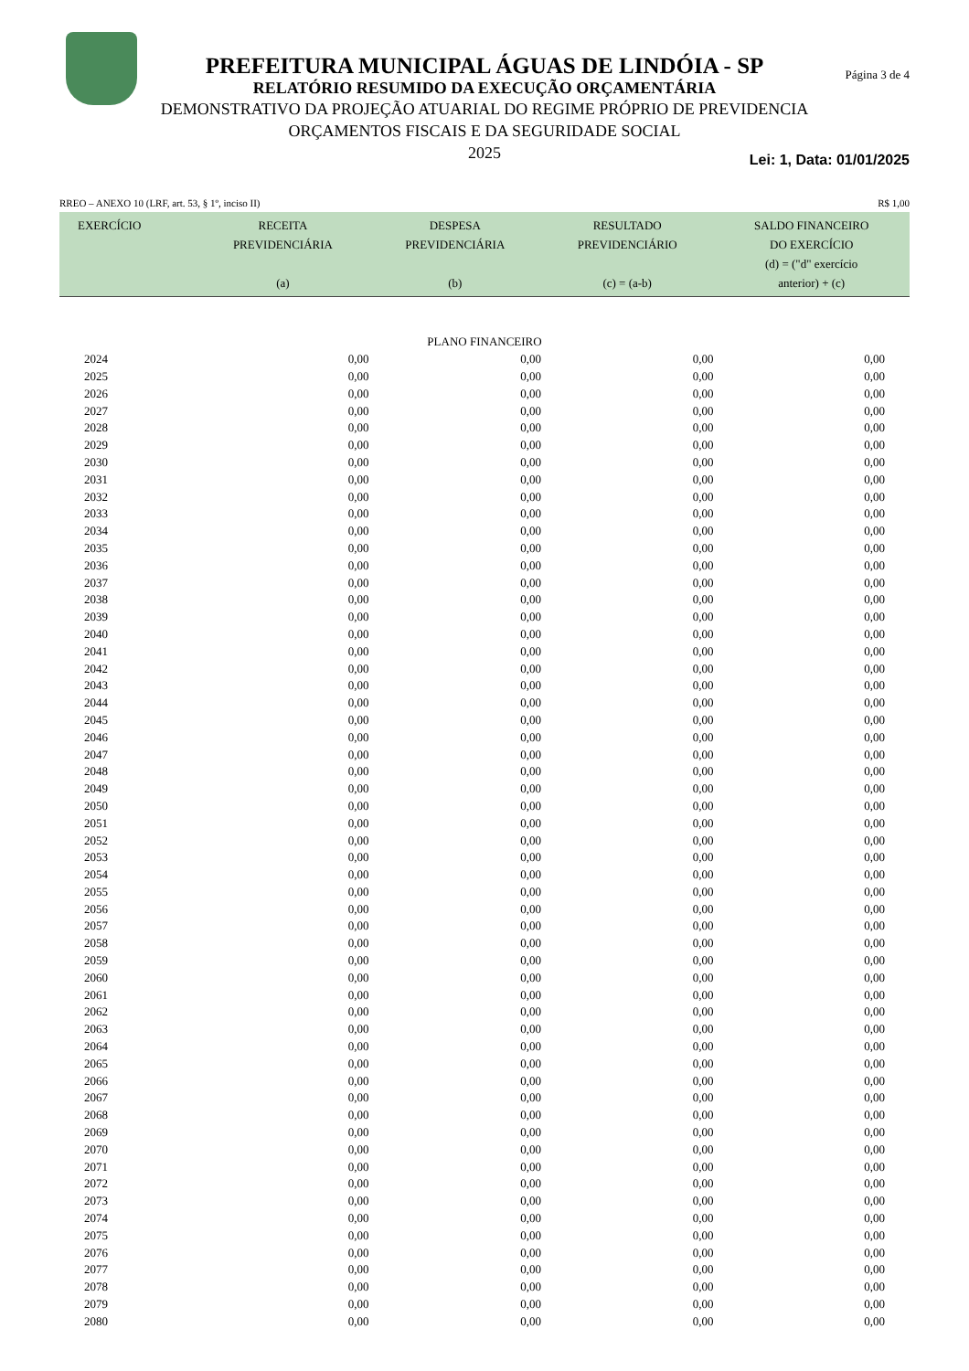PREFEITURA MUNICIPAL ÁGUAS DE LINDÓIA - SP
RELATÓRIO RESUMIDO DA EXECUÇÃO ORÇAMENTÁRIA
DEMONSTRATIVO DA PROJEÇÃO ATUARIAL DO REGIME PRÓPRIO DE PREVIDENCIA
ORÇAMENTOS FISCAIS E DA SEGURIDADE SOCIAL
2025
Página 3 de 4
Lei: 1, Data: 01/01/2025
RREO – ANEXO 10 (LRF, art. 53, § 1º, inciso II) R$ 1,00
| EXERCÍCIO | RECEITA PREVIDENCIÁRIA (a) | DESPESA PREVIDENCIÁRIA (b) | RESULTADO PREVIDENCIÁRIO (c) = (a-b) | SALDO FINANCEIRO DO EXERCÍCIO (d) = ("d" exercício anterior) + (c) |
| --- | --- | --- | --- | --- |
| PLANO FINANCEIRO | | | | |
| 2024 | 0,00 | 0,00 | 0,00 | 0,00 |
| 2025 | 0,00 | 0,00 | 0,00 | 0,00 |
| 2026 | 0,00 | 0,00 | 0,00 | 0,00 |
| 2027 | 0,00 | 0,00 | 0,00 | 0,00 |
| 2028 | 0,00 | 0,00 | 0,00 | 0,00 |
| 2029 | 0,00 | 0,00 | 0,00 | 0,00 |
| 2030 | 0,00 | 0,00 | 0,00 | 0,00 |
| 2031 | 0,00 | 0,00 | 0,00 | 0,00 |
| 2032 | 0,00 | 0,00 | 0,00 | 0,00 |
| 2033 | 0,00 | 0,00 | 0,00 | 0,00 |
| 2034 | 0,00 | 0,00 | 0,00 | 0,00 |
| 2035 | 0,00 | 0,00 | 0,00 | 0,00 |
| 2036 | 0,00 | 0,00 | 0,00 | 0,00 |
| 2037 | 0,00 | 0,00 | 0,00 | 0,00 |
| 2038 | 0,00 | 0,00 | 0,00 | 0,00 |
| 2039 | 0,00 | 0,00 | 0,00 | 0,00 |
| 2040 | 0,00 | 0,00 | 0,00 | 0,00 |
| 2041 | 0,00 | 0,00 | 0,00 | 0,00 |
| 2042 | 0,00 | 0,00 | 0,00 | 0,00 |
| 2043 | 0,00 | 0,00 | 0,00 | 0,00 |
| 2044 | 0,00 | 0,00 | 0,00 | 0,00 |
| 2045 | 0,00 | 0,00 | 0,00 | 0,00 |
| 2046 | 0,00 | 0,00 | 0,00 | 0,00 |
| 2047 | 0,00 | 0,00 | 0,00 | 0,00 |
| 2048 | 0,00 | 0,00 | 0,00 | 0,00 |
| 2049 | 0,00 | 0,00 | 0,00 | 0,00 |
| 2050 | 0,00 | 0,00 | 0,00 | 0,00 |
| 2051 | 0,00 | 0,00 | 0,00 | 0,00 |
| 2052 | 0,00 | 0,00 | 0,00 | 0,00 |
| 2053 | 0,00 | 0,00 | 0,00 | 0,00 |
| 2054 | 0,00 | 0,00 | 0,00 | 0,00 |
| 2055 | 0,00 | 0,00 | 0,00 | 0,00 |
| 2056 | 0,00 | 0,00 | 0,00 | 0,00 |
| 2057 | 0,00 | 0,00 | 0,00 | 0,00 |
| 2058 | 0,00 | 0,00 | 0,00 | 0,00 |
| 2059 | 0,00 | 0,00 | 0,00 | 0,00 |
| 2060 | 0,00 | 0,00 | 0,00 | 0,00 |
| 2061 | 0,00 | 0,00 | 0,00 | 0,00 |
| 2062 | 0,00 | 0,00 | 0,00 | 0,00 |
| 2063 | 0,00 | 0,00 | 0,00 | 0,00 |
| 2064 | 0,00 | 0,00 | 0,00 | 0,00 |
| 2065 | 0,00 | 0,00 | 0,00 | 0,00 |
| 2066 | 0,00 | 0,00 | 0,00 | 0,00 |
| 2067 | 0,00 | 0,00 | 0,00 | 0,00 |
| 2068 | 0,00 | 0,00 | 0,00 | 0,00 |
| 2069 | 0,00 | 0,00 | 0,00 | 0,00 |
| 2070 | 0,00 | 0,00 | 0,00 | 0,00 |
| 2071 | 0,00 | 0,00 | 0,00 | 0,00 |
| 2072 | 0,00 | 0,00 | 0,00 | 0,00 |
| 2073 | 0,00 | 0,00 | 0,00 | 0,00 |
| 2074 | 0,00 | 0,00 | 0,00 | 0,00 |
| 2075 | 0,00 | 0,00 | 0,00 | 0,00 |
| 2076 | 0,00 | 0,00 | 0,00 | 0,00 |
| 2077 | 0,00 | 0,00 | 0,00 | 0,00 |
| 2078 | 0,00 | 0,00 | 0,00 | 0,00 |
| 2079 | 0,00 | 0,00 | 0,00 | 0,00 |
| 2080 | 0,00 | 0,00 | 0,00 | 0,00 |